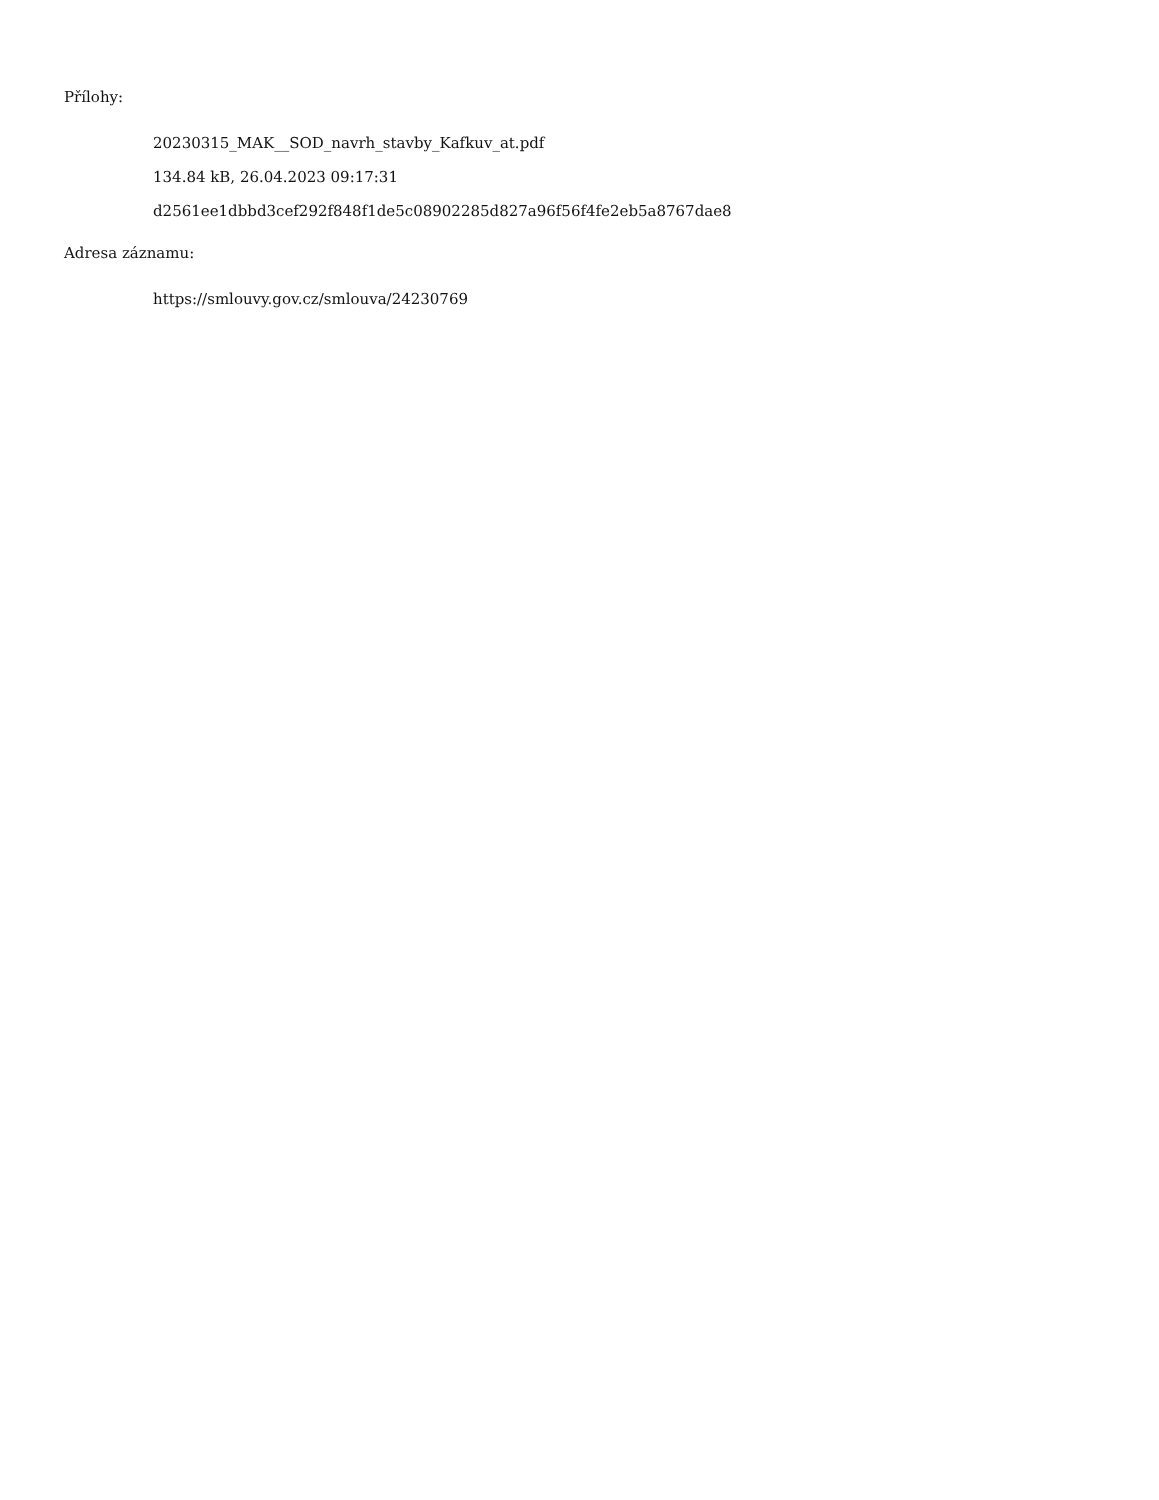Přílohy:
20230315_MAK__SOD_navrh_stavby_Kafkuv_at.pdf
134.84 kB, 26.04.2023 09:17:31
d2561ee1dbbd3cef292f848f1de5c08902285d827a96f56f4fe2eb5a8767dae8
Adresa záznamu:
https://smlouvy.gov.cz/smlouva/24230769